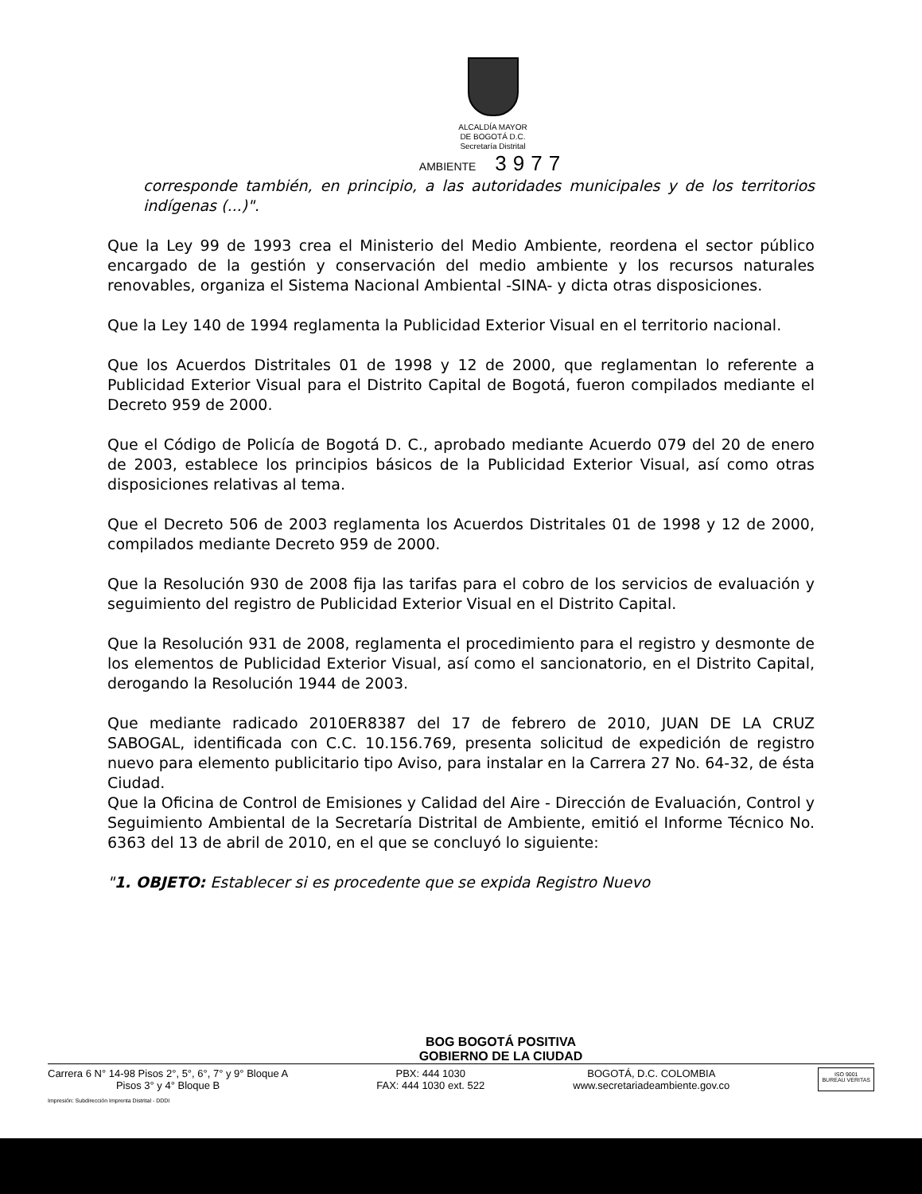ALCALDÍA MAYOR
DE BOGOTÁ D.C.
Secretaría Distrital
AMBIENTE 3977
corresponde también, en principio, a las autoridades municipales y de los territorios indígenas (...)".
Que la Ley 99 de 1993 crea el Ministerio del Medio Ambiente, reordena el sector público encargado de la gestión y conservación del medio ambiente y los recursos naturales renovables, organiza el Sistema Nacional Ambiental -SINA- y dicta otras disposiciones.
Que la Ley 140 de 1994 reglamenta la Publicidad Exterior Visual en el territorio nacional.
Que los Acuerdos Distritales 01 de 1998 y 12 de 2000, que reglamentan lo referente a Publicidad Exterior Visual para el Distrito Capital de Bogotá, fueron compilados mediante el Decreto 959 de 2000.
Que el Código de Policía de Bogotá D. C., aprobado mediante Acuerdo 079 del 20 de enero de 2003, establece los principios básicos de la Publicidad Exterior Visual, así como otras disposiciones relativas al tema.
Que el Decreto 506 de 2003 reglamenta los Acuerdos Distritales 01 de 1998 y 12 de 2000, compilados mediante Decreto 959 de 2000.
Que la Resolución 930 de 2008 fija las tarifas para el cobro de los servicios de evaluación y seguimiento del registro de Publicidad Exterior Visual en el Distrito Capital.
Que la Resolución 931 de 2008, reglamenta el procedimiento para el registro y desmonte de los elementos de Publicidad Exterior Visual, así como el sancionatorio, en el Distrito Capital, derogando la Resolución 1944 de 2003.
Que mediante radicado 2010ER8387 del 17 de febrero de 2010, JUAN DE LA CRUZ SABOGAL, identificada con C.C. 10.156.769, presenta solicitud de expedición de registro nuevo para elemento publicitario tipo Aviso, para instalar en la Carrera 27 No. 64-32, de ésta Ciudad.
Que la Oficina de Control de Emisiones y Calidad del Aire - Dirección de Evaluación, Control y Seguimiento Ambiental de la Secretaría Distrital de Ambiente, emitió el Informe Técnico No. 6363 del 13 de abril de 2010, en el que se concluyó lo siguiente:
"1. OBJETO: Establecer si es procedente que se expida Registro Nuevo
BOG BOGOTÁ POSITIVA
GOBIERNO DE LA CIUDAD
Carrera 6 N° 14-98 Pisos 2°, 5°, 6°, 7° y 9° Bloque A
Pisos 3° y 4° Bloque B
PBX: 444 1030
FAX: 444 1030 ext. 522
BOGOTÁ, D.C. COLOMBIA
www.secretariadeambiente.gov.co
ISO 9001
BUREAU VERITAS
Impresión: Subdirección Imprenta Distrital - DDDI